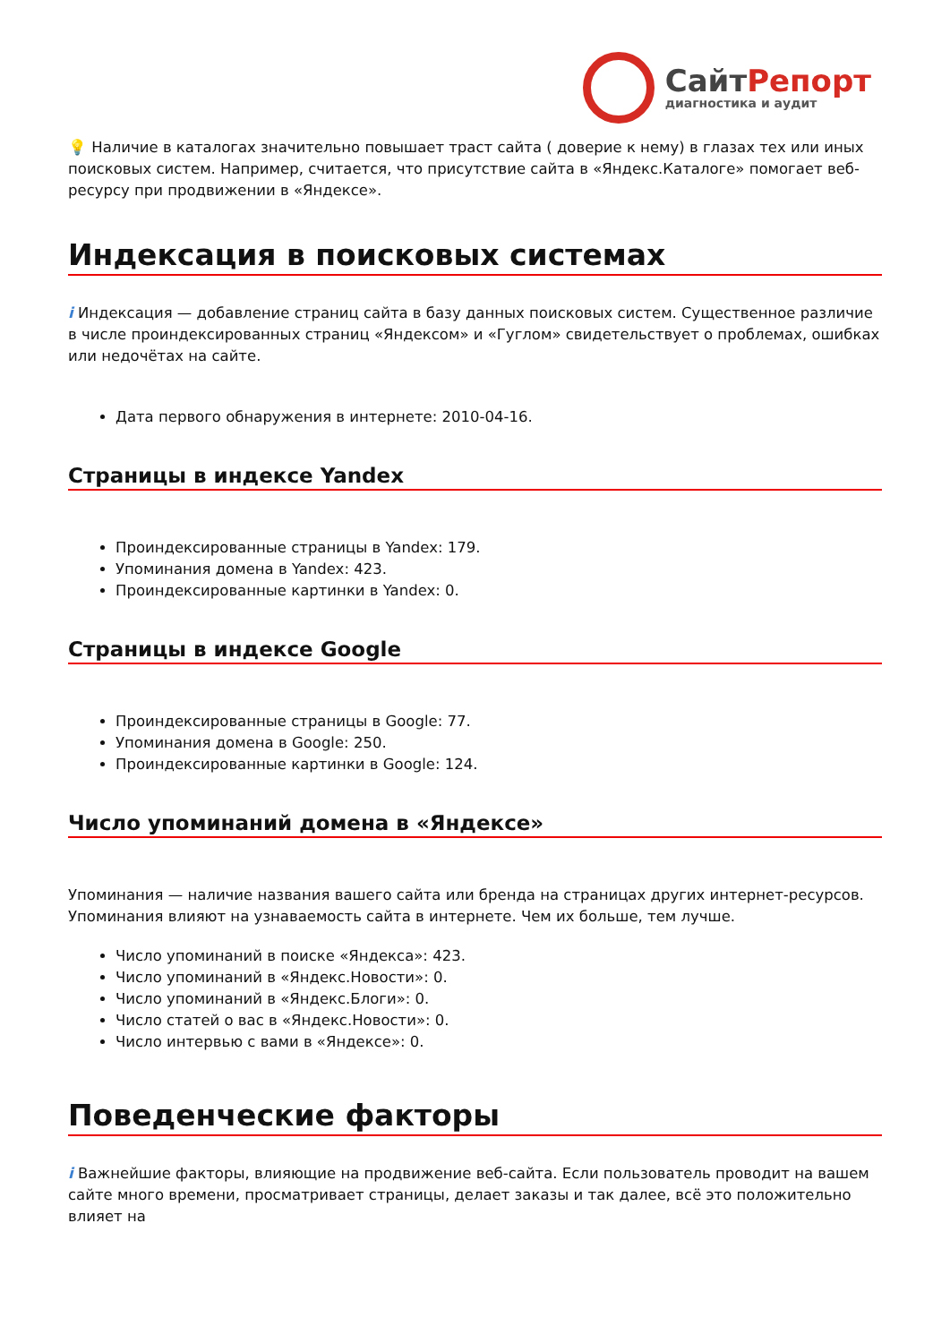СайтРепорт
диагностика и аудит
💡 Наличие в каталогах значительно повышает траст сайта ( доверие к нему) в глазах тех или иных поисковых систем. Например, считается, что присутствие сайта в «Яндекс.Каталоге» помогает веб-ресурсу при продвижении в «Яндексе».
Индексация в поисковых системах
i Индексация — добавление страниц сайта в базу данных поисковых систем. Существенное различие в числе проиндексированных страниц «Яндексом» и «Гуглом» свидетельствует о проблемах, ошибках или недочётах на сайте.
Дата первого обнаружения в интернете: 2010-04-16.
Страницы в индексе Yandex
Проиндексированные страницы в Yandex: 179.
Упоминания домена в Yandex: 423.
Проиндексированные картинки в Yandex: 0.
Страницы в индексе Google
Проиндексированные страницы в Google: 77.
Упоминания домена в Google: 250.
Проиндексированные картинки в Google: 124.
Число упоминаний домена в «Яндексе»
Упоминания — наличие названия вашего сайта или бренда на страницах других интернет-ресурсов. Упоминания влияют на узнаваемость сайта в интернете. Чем их больше, тем лучше.
Число упоминаний в поиске «Яндекса»: 423.
Число упоминаний в «Яндекс.Новости»: 0.
Число упоминаний в «Яндекс.Блоги»: 0.
Число статей о вас в «Яндекс.Новости»: 0.
Число интервью с вами в «Яндексе»: 0.
Поведенческие факторы
i Важнейшие факторы, влияющие на продвижение веб-сайта. Если пользователь проводит на вашем сайте много времени, просматривает страницы, делает заказы и так далее, всё это положительно влияет на